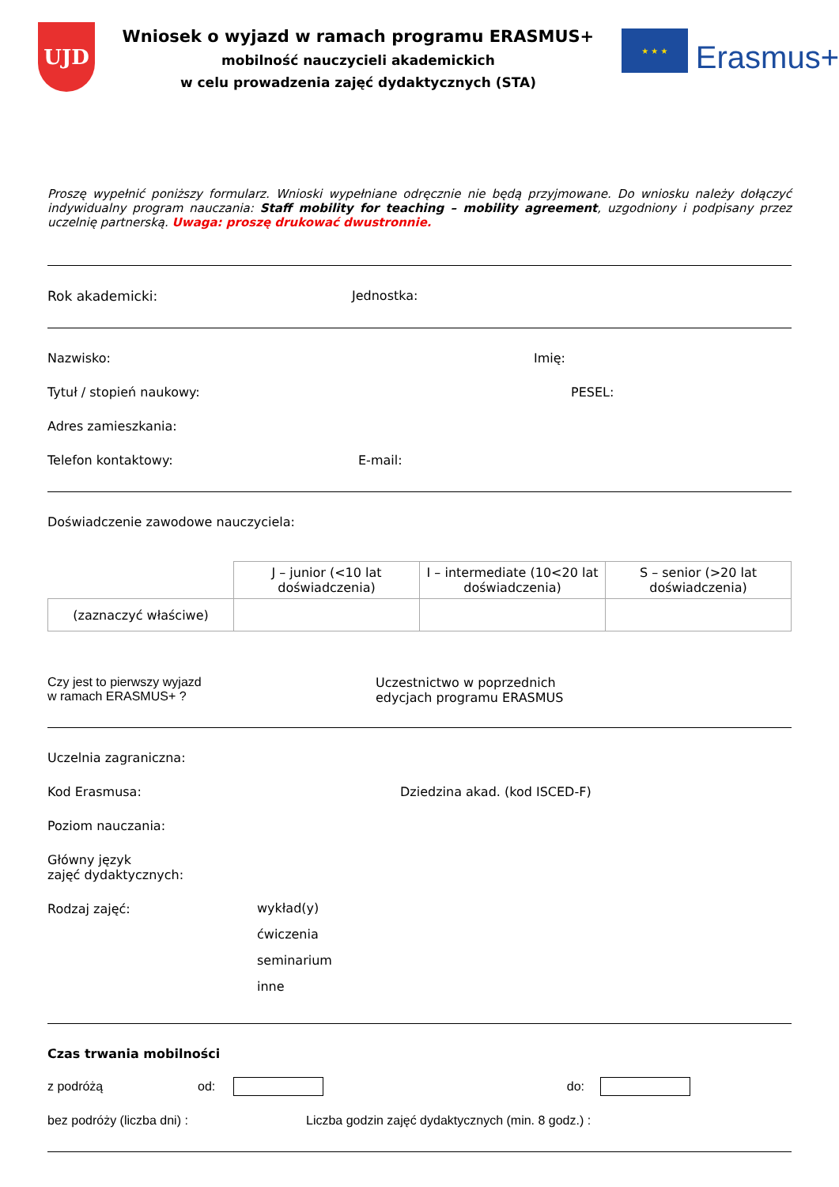UJD
Wniosek o wyjazd w ramach programu ERASMUS+
mobilność nauczycieli akademickich
w celu prowadzenia zajęć dydaktycznych (STA)
★ ★ ★
Erasmus+
Proszę wypełnić poniższy formularz. Wnioski wypełniane odręcznie nie będą przyjmowane. Do wniosku należy dołączyć indywidualny program nauczania: Staff mobility for teaching – mobility agreement, uzgodniony i podpisany przez uczelnię partnerską. Uwaga: proszę drukować dwustronnie.
Rok akademicki: Jednostka:
Nazwisko: Imię:
Tytuł / stopień naukowy: PESEL:
Adres zamieszkania:
Telefon kontaktowy: E-mail:
Doświadczenie zawodowe nauczyciela:
| | J – junior (<10 lat doświadczenia) | I – intermediate (10<20 lat doświadczenia) | S – senior (>20 lat doświadczenia) |
| (zaznaczyć właściwe) | | | |
Czy jest to pierwszy wyjazd
w ramach ERASMUS+ ?
Uczestnictwo w poprzednich
edycjach programu ERASMUS
Uczelnia zagraniczna:
Kod Erasmusa: Dziedzina akad. (kod ISCED-F)
Poziom nauczania:
Główny język
zajęć dydaktycznych:
Rodzaj zajęć:
wykład(y)
ćwiczenia
seminarium
inne
Czas trwania mobilności
z podróżą od: do:
bez podróży (liczba dni) : Liczba godzin zajęć dydaktycznych (min. 8 godz.) :